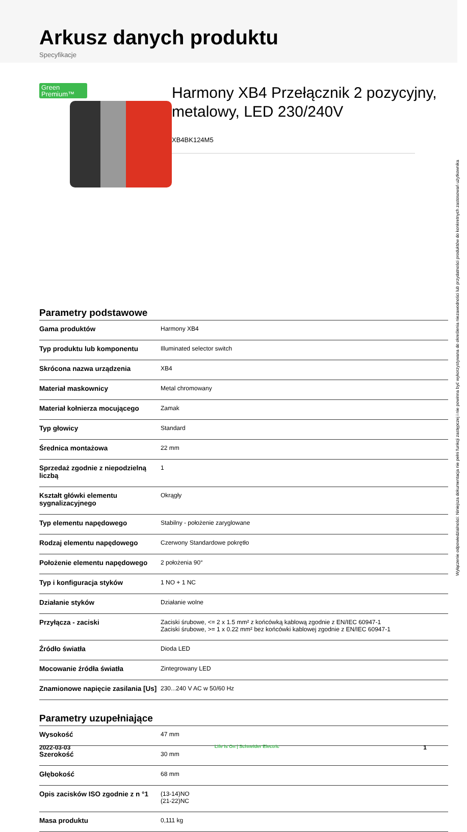Arkusz danych produktu
Specyfikacje
Green
Premium™
Harmony XB4 Przełącznik 2 pozycyjny, metalowy, LED 230/240V
XB4BK124M5
Parametry podstawowe
| Gama produktów | Harmony XB4 |
| Typ produktu lub komponentu | Illuminated selector switch |
| Skrócona nazwa urządzenia | XB4 |
| Materiał maskownicy | Metal chromowany |
| Materiał kołnierza mocującego | Zamak |
| Typ głowicy | Standard |
| Średnica montażowa | 22 mm |
| Sprzedaż zgodnie z niepodzielną liczbą | 1 |
| Kształt główki elementu sygnalizacyjnego | Okrągły |
| Typ elementu napędowego | Stabilny - położenie zaryglowane |
| Rodzaj elementu napędowego | Czerwony Standardowe pokrętło |
| Położenie elementu napędowego | 2 położenia 90° |
| Typ i konfiguracja styków | 1 NO + 1 NC |
| Działanie styków | Działanie wolne |
| Przyłącza - zaciski | Zaciski śrubowe, <= 2 x 1.5 mm² z końcówką kablową zgodnie z EN/IEC 60947-1 Zaciski śrubowe, >= 1 x 0.22 mm² bez końcówki kablowej zgodnie z EN/IEC 60947-1 |
| Źródło światła | Dioda LED |
| Mocowanie źródła światła | Zintegrowany LED |
| Znamionowe napięcie zasilania [Us] | 230...240 V AC w 50/60 Hz |
Parametry uzupełniające
| Wysokość | 47 mm |
| Szerokość | 30 mm |
| Głębokość | 68 mm |
| Opis zacisków ISO zgodnie z n °1 | (13-14)NO (21-22)NC |
| Masa produktu | 0,111 kg |
Wyłączenie odpowiedzialności: Niniejsza dokumentacja nie pełni funkcji zastępczej i nie powinna być wykorzystywana do określenia niezawodności lub przydatności produktów do konkretnych zastosowań użytkownika
2022-03-03 Life Is On | Schneider Electric 1